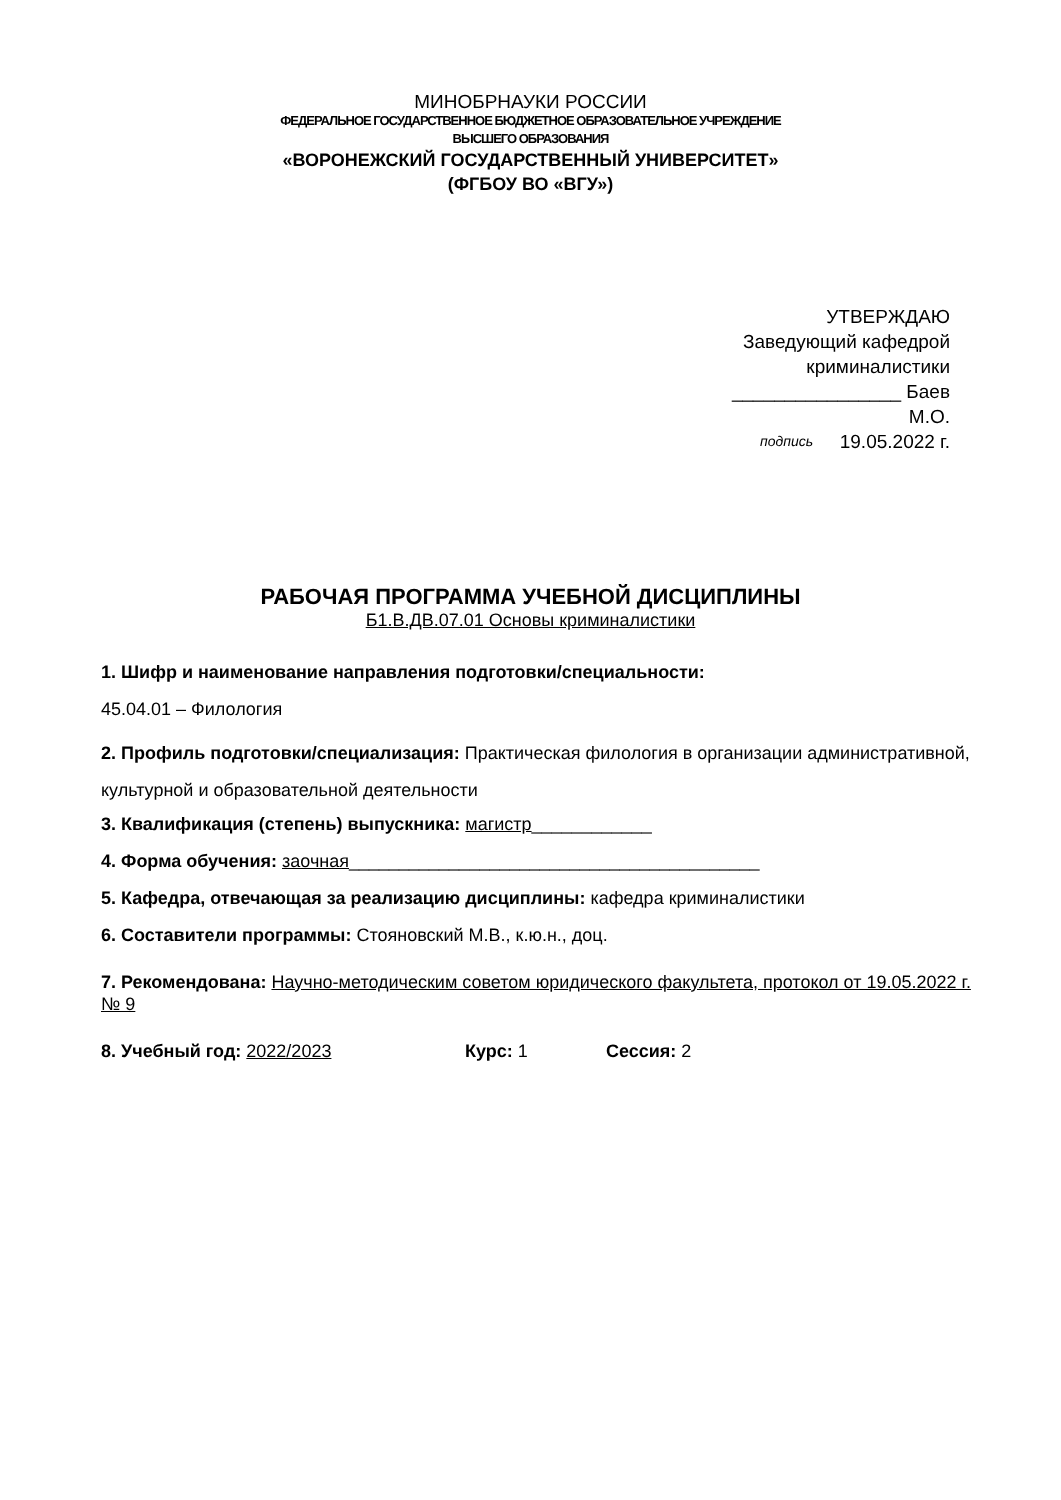МИНОБРНАУКИ РОССИИ
ФЕДЕРАЛЬНОЕ ГОСУДАРСТВЕННОЕ БЮДЖЕТНОЕ ОБРАЗОВАТЕЛЬНОЕ УЧРЕЖДЕНИЕ
ВЫСШЕГО ОБРАЗОВАНИЯ
«ВОРОНЕЖСКИЙ ГОСУДАРСТВЕННЫЙ УНИВЕРСИТЕТ»
(ФГБОУ ВО «ВГУ»)
УТВЕРЖДАЮ
Заведующий кафедрой
криминалистики
________________ Баев М.О.
подпись 19.05.2022 г.
РАБОЧАЯ ПРОГРАММА УЧЕБНОЙ ДИСЦИПЛИНЫ
Б1.В.ДВ.07.01 Основы криминалистики
1. Шифр и наименование направления подготовки/специальности:
45.04.01 – Филология
2. Профиль подготовки/специализация: Практическая филология в организации административной, культурной и образовательной деятельности
3. Квалификация (степень) выпускника: магистр____________
4. Форма обучения: заочная_________________________________________
5. Кафедра, отвечающая за реализацию дисциплины: кафедра криминалистики
6. Составители программы: Стояновский М.В., к.ю.н., доц.
7. Рекомендована: Научно-методическим советом юридического факультета, протокол от 19.05.2022 г. № 9
8. Учебный год: 2022/2023 Курс: 1 Сессия: 2